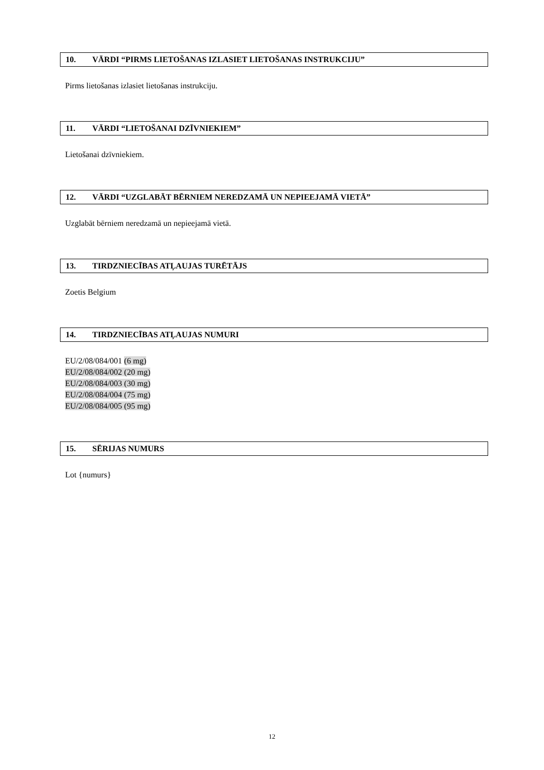10. VĀRDI “PIRMS LIETOŠANAS IZLASIET LIETOŠANAS INSTRUKCIJU”
Pirms lietošanas izlasiet lietošanas instrukciju.
11. VĀRDI “LIETOŠANAI DZĪVNIEKIEM”
Lietošanai dzīvniekiem.
12. VĀRDI “UZGLABĀT BĒRNIEM NEREDZAMĀ UN NEPIEEJAMĀ VIETĀ”
Uzglabāt bērniem neredzamā un nepieejamā vietā.
13. TIRDZNIECĪBAS ATĻAUJAS TURĒTĀJS
Zoetis Belgium
14. TIRDZNIECĪBAS ATĻAUJAS NUMURI
EU/2/08/084/001 (6 mg)
EU/2/08/084/002 (20 mg)
EU/2/08/084/003 (30 mg)
EU/2/08/084/004 (75 mg)
EU/2/08/084/005 (95 mg)
15. SĒRIJAS NUMURS
Lot {numurs}
12